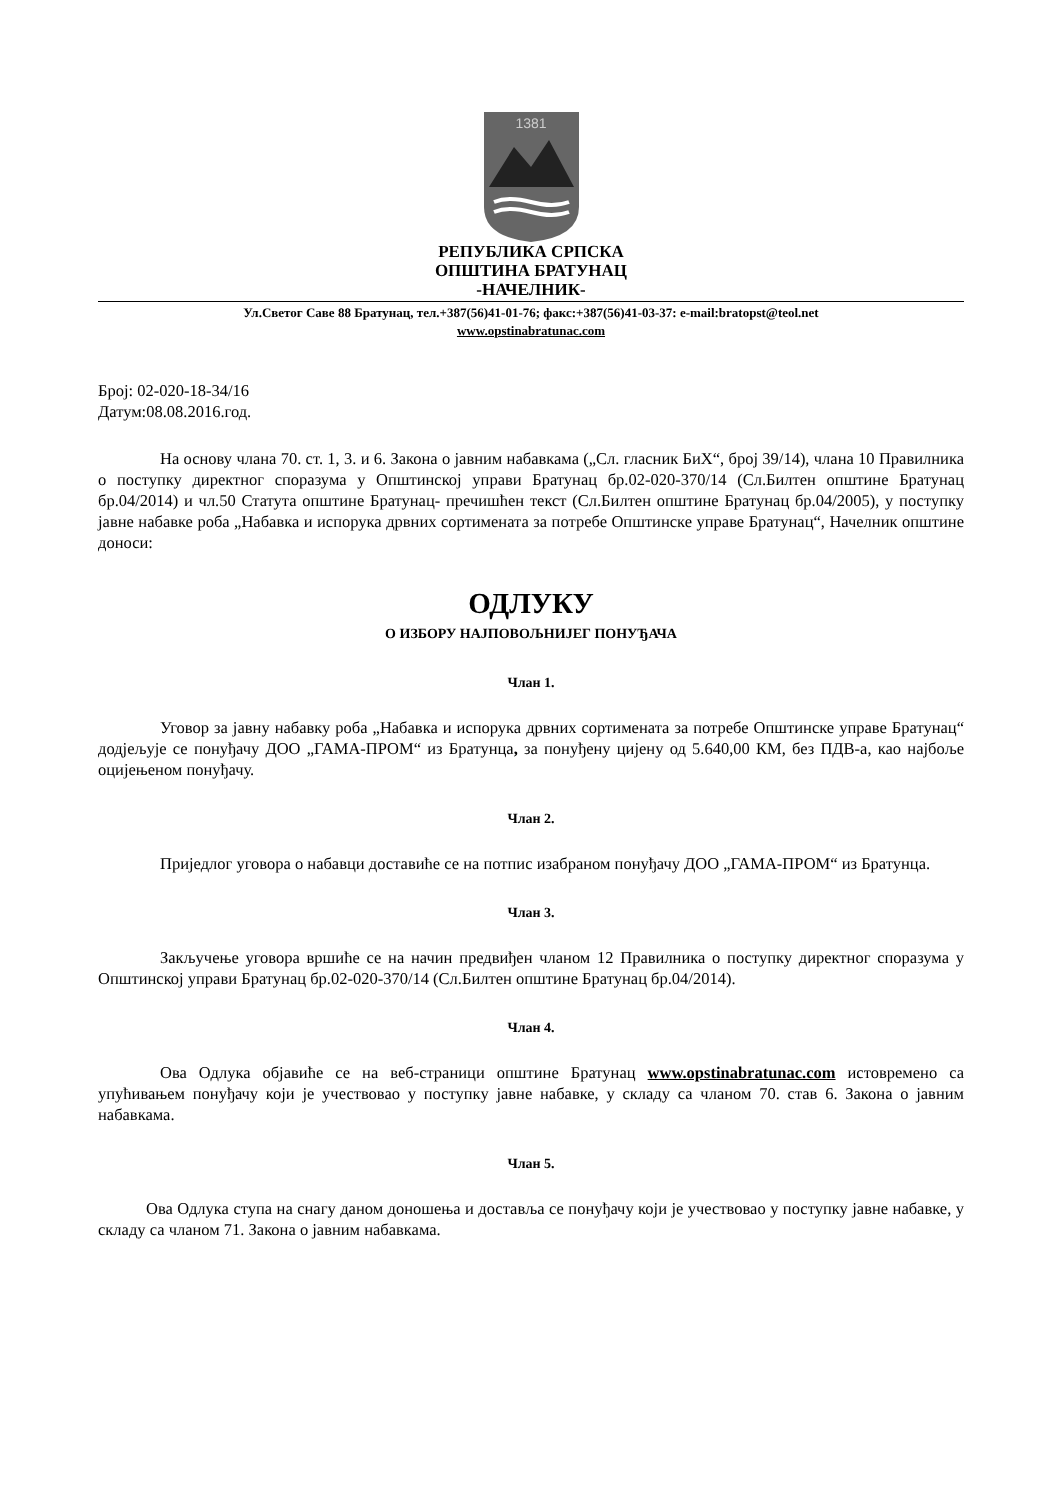1381
РЕПУБЛИКА СРПСКА
ОПШТИНА БРАТУНАЦ
-НАЧЕЛНИК-
Ул.Светог Саве 88 Братунац, тел.+387(56)41-01-76; факс:+387(56)41-03-37: e-mail:bratopst@teol.net
www.opstinabratunac.com
Број: 02-020-18-34/16
Датум:08.08.2016.год.
На основу члана 70. ст. 1, 3. и 6. Закона о јавним набавкама („Сл. гласник БиХ“, број 39/14), члана 10 Правилника о поступку директног споразума у Општинској управи Братунац бр.02-020-370/14 (Сл.Билтен општине Братунац бр.04/2014) и чл.50 Статута општине Братунац- пречишћен текст (Сл.Билтен општине Братунац бр.04/2005), у поступку јавне набавке роба „Набавка и испорука дрвних сортимената за потребе Општинске управе Братунац“, Начелник општине доноси:
ОДЛУКУ
О ИЗБОРУ НАЈПОВОЉНИЈЕГ ПОНУЂАЧА
Члан 1.
Уговор за јавну набавку роба „Набавка и испорука дрвних сортимената за потребе Општинске управе Братунац“ додјељује се понуђачу ДОО „ГАМА-ПРОМ“ из Братунца, за понуђену цијену од 5.640,00 КМ, без ПДВ-а, као најбоље оцијењеном понуђачу.
Члан 2.
Приједлог уговора о набавци доставиће се на потпис изабраном понуђачу ДОО „ГАМА-ПРОМ“ из Братунца.
Члан 3.
Закључење уговора вршиће се на начин предвиђен чланом 12 Правилника о поступку директног споразума у Општинској управи Братунац бр.02-020-370/14 (Сл.Билтен општине Братунац бр.04/2014).
Члан 4.
Ова Одлука објавиће се на веб-страници општине Братунац www.opstinabratunac.com истовремено са упућивањем понуђачу који је учествовао у поступку јавне набавке, у складу са чланом 70. став 6. Закона о јавним набавкама.
Члан 5.
Ова Одлука ступа на снагу даном доношења и доставља се понуђачу који је учествовао у поступку јавне набавке, у складу са чланом 71. Закона о јавним набавкама.